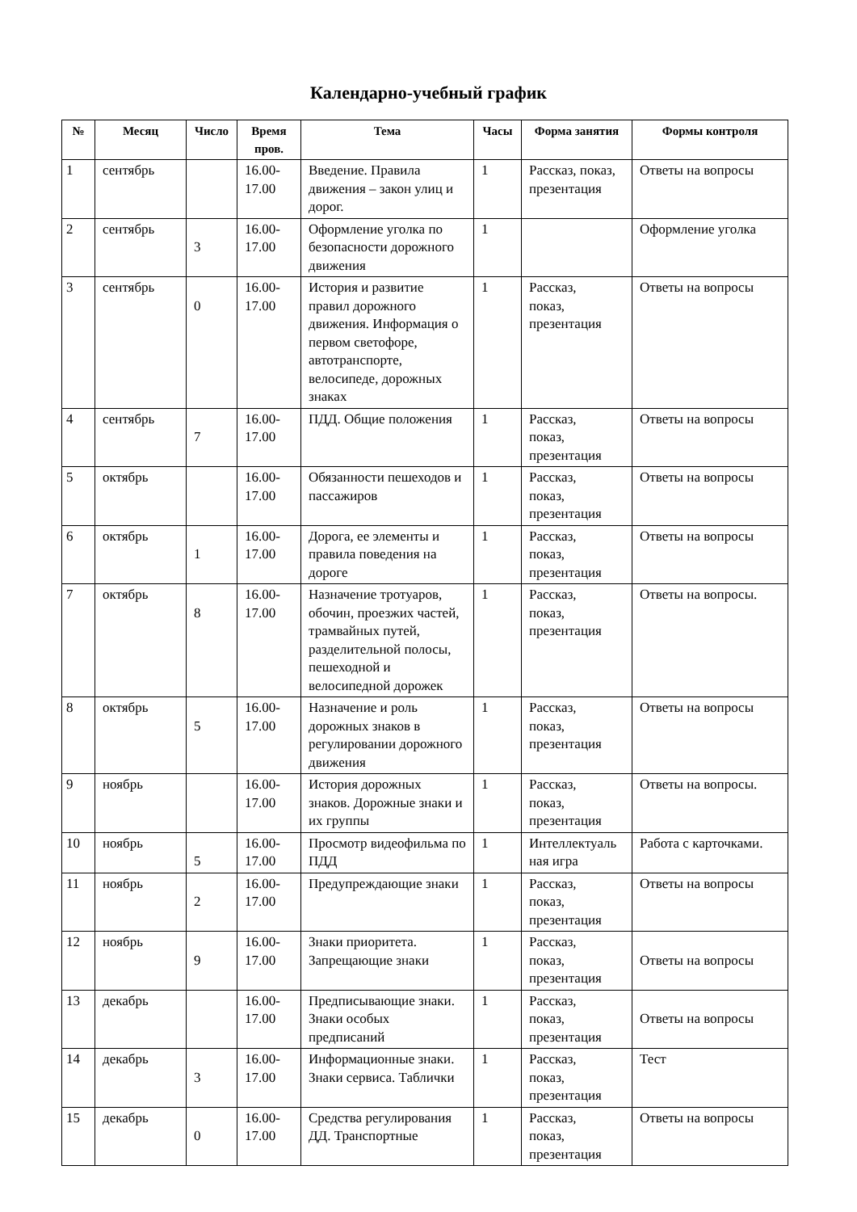Календарно-учебный график
| № | Месяц | Число | Время пров. | Тема | Часы | Форма занятия | Формы контроля |
| --- | --- | --- | --- | --- | --- | --- | --- |
| 1 | сентябрь | | 16.00- 17.00 | Введение. Правила движения – закон улиц и дорог. | 1 | Рассказ, показ, презентация | Ответы на вопросы |
| 2 | сентябрь | 3 | 16.00- 17.00 | Оформление уголка по безопасности дорожного движения | 1 | | Оформление уголка |
| 3 | сентябрь | 0 | 16.00- 17.00 | История и развитие правил дорожного движения. Информация о первом светофоре, автотранспорте, велосипеде, дорожных знаках | 1 | Рассказ, показ, презентация | Ответы на вопросы |
| 4 | сентябрь | 7 | 16.00- 17.00 | ПДД. Общие положения | 1 | Рассказ, показ, презентация | Ответы на вопросы |
| 5 | октябрь | | 16.00- 17.00 | Обязанности пешеходов и пассажиров | 1 | Рассказ, показ, презентация | Ответы на вопросы |
| 6 | октябрь | 1 | 16.00- 17.00 | Дорога, ее элементы и правила поведения на дороге | 1 | Рассказ, показ, презентация | Ответы на вопросы |
| 7 | октябрь | 8 | 16.00- 17.00 | Назначение тротуаров, обочин, проезжих частей, трамвайных путей, разделительной полосы, пешеходной и велосипедной дорожек | 1 | Рассказ, показ, презентация | Ответы на вопросы. |
| 8 | октябрь | 5 | 16.00- 17.00 | Назначение и роль дорожных знаков в регулировании дорожного движения | 1 | Рассказ, показ, презентация | Ответы на вопросы |
| 9 | ноябрь | | 16.00- 17.00 | История дорожных знаков. Дорожные знаки и их группы | 1 | Рассказ, показ, презентация | Ответы на вопросы. |
| 10 | ноябрь | 5 | 16.00- 17.00 | Просмотр видеофильма по ПДД | 1 | Интеллектуаль ная игра | Работа с карточками. |
| 11 | ноябрь | 2 | 16.00- 17.00 | Предупреждающие знаки | 1 | Рассказ, показ, презентация | Ответы на вопросы |
| 12 | ноябрь | 9 | 16.00- 17.00 | Знаки приоритета. Запрещающие знаки | 1 | Рассказ, показ, презентация | Ответы на вопросы |
| 13 | декабрь | | 16.00- 17.00 | Предписывающие знаки. Знаки особых предписаний | 1 | Рассказ, показ, презентация | Ответы на вопросы |
| 14 | декабрь | 3 | 16.00- 17.00 | Информационные знаки. Знаки сервиса. Таблички | 1 | Рассказ, показ, презентация | Тест |
| 15 | декабрь | 0 | 16.00- 17.00 | Средства регулирования ДД. Транспортные | 1 | Рассказ, показ, презентация | Ответы на вопросы |